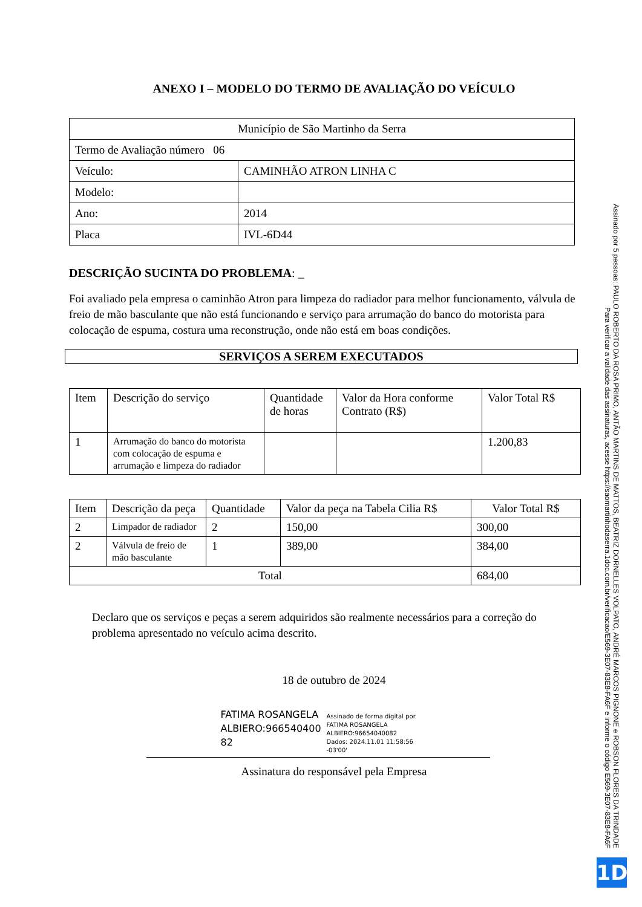ANEXO I – MODELO DO TERMO DE AVALIAÇÃO DO VEÍCULO
| Município de São Martinho da Serra | |
| Termo de Avaliação número 06 | |
| Veículo: | CAMINHÃO ATRON LINHA C |
| Modelo: | |
| Ano: | 2014 |
| Placa | IVL-6D44 |
DESCRIÇÃO SUCINTA DO PROBLEMA: _
Foi avaliado pela empresa o caminhão Atron para limpeza do radiador para melhor funcionamento, válvula de freio de mão basculante que não está funcionando e serviço para arrumação do banco do motorista para colocação de espuma, costura uma reconstrução, onde não está em boas condições.
SERVIÇOS A SEREM EXECUTADOS
| Item | Descrição do serviço | Quantidade de horas | Valor da Hora conforme Contrato (R$) | Valor Total R$ |
| --- | --- | --- | --- | --- |
| 1 | Arrumação do banco do motorista com colocação de espuma e arrumação e limpeza do radiador | | | 1.200,83 |
| Item | Descrição da peça | Quantidade | Valor da peça na Tabela Cilia R$ | Valor Total R$ |
| --- | --- | --- | --- | --- |
| 2 | Limpador de radiador | 2 | 150,00 | 300,00 |
| 2 | Válvula de freio de mão basculante | 1 | 389,00 | 384,00 |
| Total | | | | 684,00 |
Declaro que os serviços e peças a serem adquiridos são realmente necessários para a correção do problema apresentado no veículo acima descrito.
18 de outubro de 2024
FATIMA ROSANGELA ALBIERO:966540400 82
Assinado de forma digital por FATIMA ROSANGELA ALBIERO:96654040082
Dados: 2024.11.01 11:58:56 -03'00'
Assinatura do responsável pela Empresa
Assinado por 5 pessoas: PAULO ROBERTO DA ROSA PRIMO, ANTÃO MARTINS DE MATTOS, BEATRIZ DORNELLES VOLPATO, ANDRÉ MARCOS PIGNONE e ROBSON FLORES DA TRINDADE
Para verificar a validade das assinaturas, acesse https://saomartinhodaserra.1doc.com.br/verificacao/E569-3E07-83E8-FA6F e informe o código E569-3E07-83E8-FA6F
1D